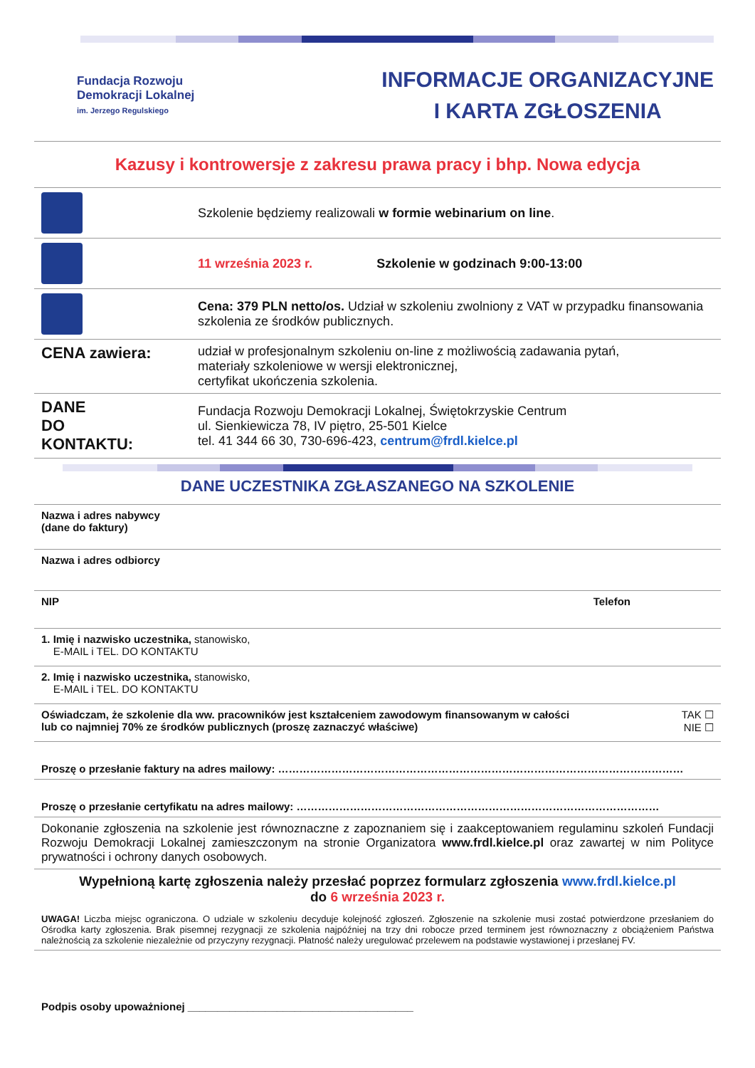Fundacja Rozwoju
Demokracji Lokalnej
im. Jerzego Regulskiego
INFORMACJE ORGANIZACYJNE
I KARTA ZGŁOSZENIA
Kazusy i kontrowersje z zakresu prawa pracy i bhp. Nowa edycja
| | Szkolenie będziemy realizowali w formie webinarium on line . |
| | 11 września 2023 r. Szkolenie w godzinach 9:00-13:00 |
| | Cena: 379 PLN netto/os. Udział w szkoleniu zwolniony z VAT w przypadku finansowania szkolenia ze środków publicznych. |
| CENA zawiera: | udział w profesjonalnym szkoleniu on-line z możliwością zadawania pytań, materiały szkoleniowe w wersji elektronicznej, certyfikat ukończenia szkolenia. |
| DANE DO KONTAKTU: | Fundacja Rozwoju Demokracji Lokalnej, Świętokrzyskie Centrum ul. Sienkiewicza 78, IV piętro, 25-501 Kielce tel. 41 344 66 30, 730-696-423, centrum@frdl.kielce.pl |
DANE UCZESTNIKA ZGŁASZANEGO NA SZKOLENIE
| Nazwa i adres nabywcy (dane do faktury) | |
| Nazwa i adres odbiorcy | |
| NIP | Telefon |
| 1. Imię i nazwisko uczestnika, stanowisko, E-MAIL i TEL. DO KONTAKTU | |
| 2. Imię i nazwisko uczestnika, stanowisko, E-MAIL i TEL. DO KONTAKTU | |
| Oświadczam, że szkolenie dla ww. pracowników jest kształceniem zawodowym finansowanym w całości lub co najmniej 70% ze środków publicznych (proszę zaznaczyć właściwe) | TAK ☐ NIE ☐ |
| Proszę o przesłanie faktury na adres mailowy: …………………………………………………………………………………………………… | |
| Proszę o przesłanie certyfikatu na adres mailowy: ………………………………………………………………………………………… | |
| Dokonanie zgłoszenia na szkolenie jest równoznaczne z zapoznaniem się i zaakceptowaniem regulaminu szkoleń Fundacji Rozwoju Demokracji Lokalnej zamieszczonym na stronie Organizatora www.frdl.kielce.pl oraz zawartej w nim Polityce prywatności i ochrony danych osobowych. | |
Wypełnioną kartę zgłoszenia należy przesłać poprzez formularz zgłoszenia www.frdl.kielce.pl
do 6 września 2023 r.
UWAGA! Liczba miejsc ograniczona. O udziale w szkoleniu decyduje kolejność zgłoszeń. Zgłoszenie na szkolenie musi zostać potwierdzone przesłaniem do Ośrodka karty zgłoszenia. Brak pisemnej rezygnacji ze szkolenia najpóźniej na trzy dni robocze przed terminem jest równoznaczny z obciążeniem Państwa należnością za szkolenie niezależnie od przyczyny rezygnacji. Płatność należy uregulować przelewem na podstawie wystawionej i przesłanej FV.
Podpis osoby upoważnionej ______________________________________